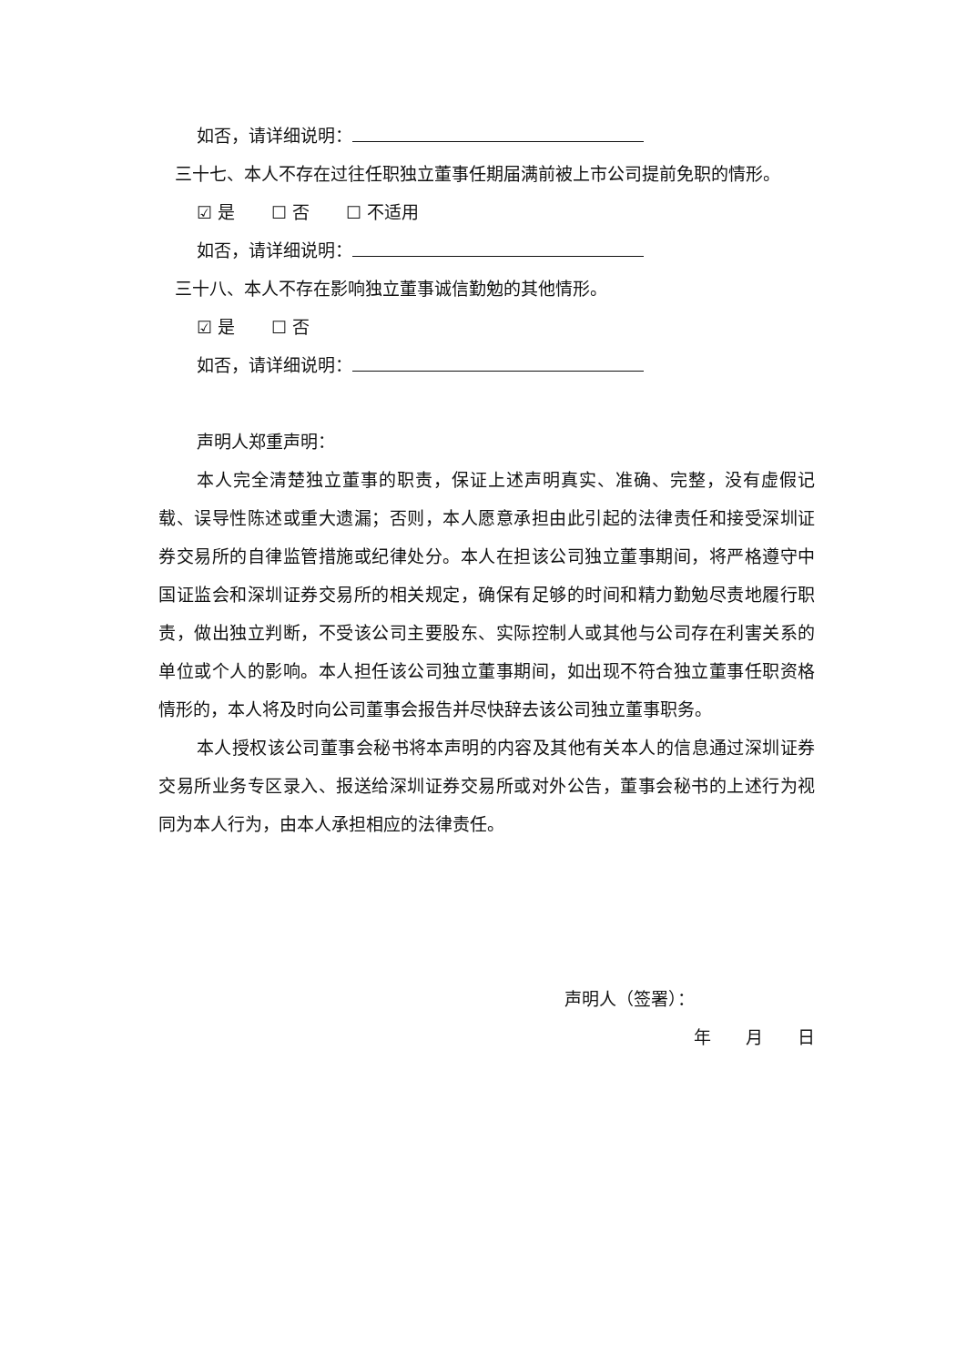如否，请详细说明：
三十七、本人不存在过往任职独立董事任期届满前被上市公司提前免职的情形。
☑ 是 ☐ 否 ☐ 不适用
如否，请详细说明：
三十八、本人不存在影响独立董事诚信勤勉的其他情形。
☑ 是 ☐ 否
如否，请详细说明：
声明人郑重声明：
本人完全清楚独立董事的职责，保证上述声明真实、准确、完整，没有虚假记载、误导性陈述或重大遗漏；否则，本人愿意承担由此引起的法律责任和接受深圳证券交易所的自律监管措施或纪律处分。本人在担该公司独立董事期间，将严格遵守中国证监会和深圳证券交易所的相关规定，确保有足够的时间和精力勤勉尽责地履行职责，做出独立判断，不受该公司主要股东、实际控制人或其他与公司存在利害关系的单位或个人的影响。本人担任该公司独立董事期间，如出现不符合独立董事任职资格情形的，本人将及时向公司董事会报告并尽快辞去该公司独立董事职务。
本人授权该公司董事会秘书将本声明的内容及其他有关本人的信息通过深圳证券交易所业务专区录入、报送给深圳证券交易所或对外公告，董事会秘书的上述行为视同为本人行为，由本人承担相应的法律责任。
声明人（签署）：
年　　月　　日